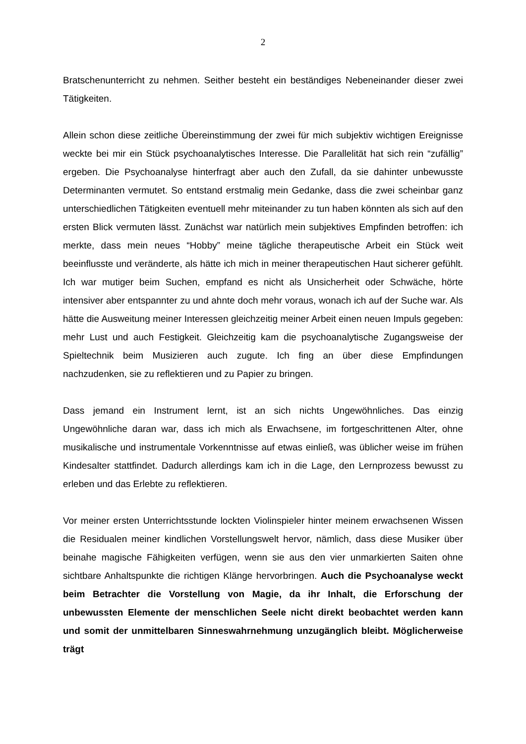2
Bratschenunterricht zu nehmen. Seither besteht ein beständiges Nebeneinander dieser zwei Tätigkeiten.
Allein schon diese zeitliche Übereinstimmung der zwei für mich subjektiv wichtigen Ereignisse weckte bei mir ein Stück psychoanalytisches Interesse. Die Parallelität hat sich rein “zufällig” ergeben. Die Psychoanalyse hinterfragt aber auch den Zufall, da sie dahinter unbewusste Determinanten vermutet. So entstand erstmalig mein Gedanke, dass die zwei scheinbar ganz unterschiedlichen Tätigkeiten eventuell mehr miteinander zu tun haben könnten als sich auf den ersten Blick vermuten lässt. Zunächst war natürlich mein subjektives Empfinden betroffen: ich merkte, dass mein neues “Hobby” meine tägliche therapeutische Arbeit ein Stück weit beeinflusste und veränderte, als hätte ich mich in meiner therapeutischen Haut sicherer gefühlt. Ich war mutiger beim Suchen, empfand es nicht als Unsicherheit oder Schwäche, hörte intensiver aber entspannter zu und ahnte doch mehr voraus, wonach ich auf der Suche war. Als hätte die Ausweitung meiner Interessen gleichzeitig meiner Arbeit einen neuen Impuls gegeben: mehr Lust und auch Festigkeit. Gleichzeitig kam die psychoanalytische Zugangsweise der Spieltechnik beim Musizieren auch zugute. Ich fing an über diese Empfindungen nachzudenken, sie zu reflektieren und zu Papier zu bringen.
Dass jemand ein Instrument lernt, ist an sich nichts Ungewöhnliches. Das einzig Ungewöhnliche daran war, dass ich mich als Erwachsene, im fortgeschrittenen Alter, ohne musikalische und instrumentale Vorkenntnisse auf etwas einließ, was üblicher weise im frühen Kindesalter stattfindet. Dadurch allerdings kam ich in die Lage, den Lernprozess bewusst zu erleben und das Erlebte zu reflektieren.
Vor meiner ersten Unterrichtsstunde lockten Violinspieler hinter meinem erwachsenen Wissen die Residualen meiner kindlichen Vorstellungswelt hervor, nämlich, dass diese Musiker über beinahe magische Fähigkeiten verfügen, wenn sie aus den vier unmarkierten Saiten ohne sichtbare Anhaltspunkte die richtigen Klänge hervorbringen. Auch die Psychoanalyse weckt beim Betrachter die Vorstellung von Magie, da ihr Inhalt, die Erforschung der unbewussten Elemente der menschlichen Seele nicht direkt beobachtet werden kann und somit der unmittelbaren Sinneswahrnehmung unzugänglich bleibt. Möglicherweise trägt